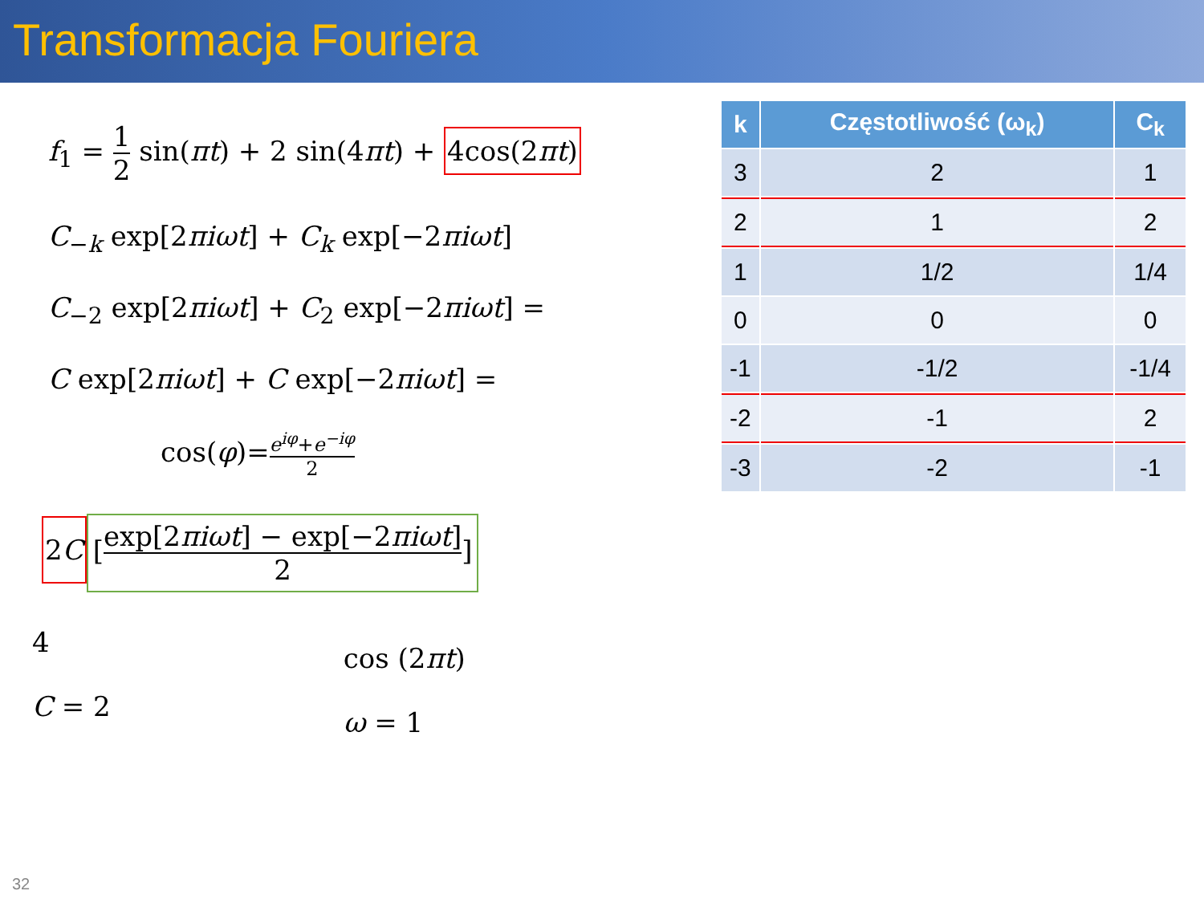Transformacja Fouriera
f<sub>1</sub> = 1 2 sin(πt) + 2 sin(4πt) + 4cos(2πt)
C<sub>−k</sub> exp[2πiωt] + C<sub>k</sub> exp[−2πiωt]
C<sub>−2</sub> exp[2πiωt] + C<sub>2</sub> exp[−2πiωt] =
C exp[2πiωt] + C exp[−2πiωt] =
cos(φ)=e<sup>iφ</sup>+e<sup>−iφ</sup> 2
2C [exp[2πiωt] − exp[−2πiωt] 2]
4
C = 2
cos (2πt)
ω = 1
| k | Częstotliwość (ω<sub>k</sub>) | C<sub>k</sub> |
| --- | --- | --- |
| 3 | 2 | 1 |
| 2 | 1 | 2 |
| 1 | 1/2 | 1/4 |
| 0 | 0 | 0 |
| -1 | -1/2 | -1/4 |
| -2 | -1 | 2 |
| -3 | -2 | -1 |
32